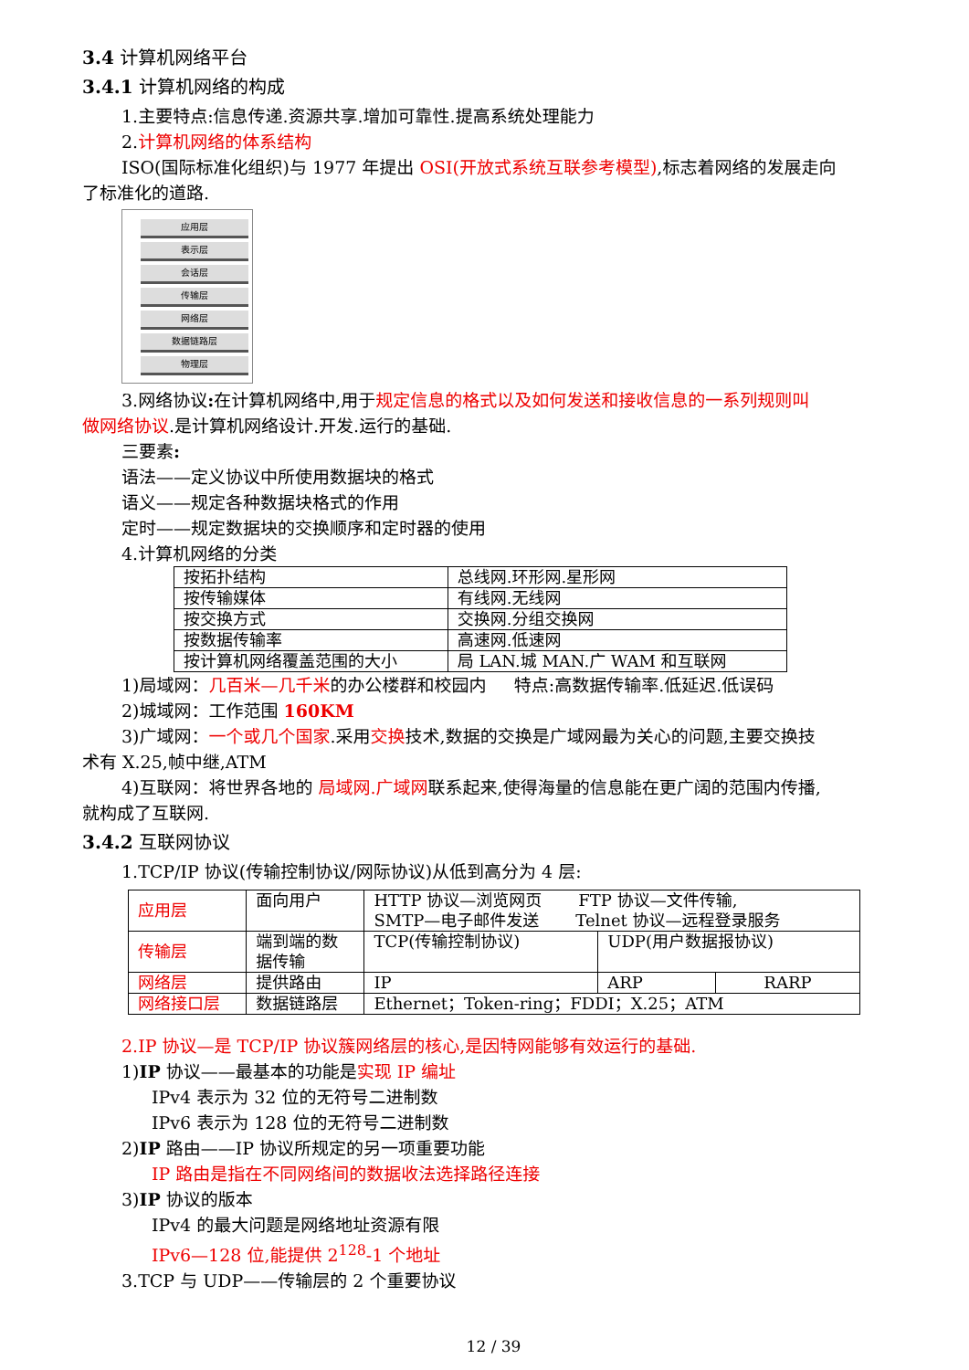3.4 计算机网络平台
3.4.1 计算机网络的构成
1.主要特点:信息传递.资源共享.增加可靠性.提高系统处理能力
2.计算机网络的体系结构
ISO(国际标准化组织)与 1977 年提出 OSI(开放式系统互联参考模型),标志着网络的发展走向
了标准化的道路.
应用层
表示层
会话层
传输层
网络层
数据链路层
物理层
3.网络协议: 在计算机网络中,用于规定信息的格式以及如何发送和接收信息的一系列规则叫
做网络协议.是计算机网络设计.开发.运行的基础.
三要素:
语法——定义协议中所使用数据块的格式
语义——规定各种数据块格式的作用
定时——规定数据块的交换顺序和定时器的使用
4.计算机网络的分类
| 按拓扑结构 | 总线网.环形网.星形网 |
| 按传输媒体 | 有线网.无线网 |
| 按交换方式 | 交换网.分组交换网 |
| 按数据传输率 | 高速网.低速网 |
| 按计算机网络覆盖范围的大小 | 局 LAN.城 MAN.广 WAM 和互联网 |
1)局域网：几百米—几千米的办公楼群和校园内 特点:高数据传输率.低延迟.低误码
2)城域网：工作范围 160KM
3)广域网：一个或几个国家.采用交换技术,数据的交换是广域网最为关心的问题,主要交换技
术有 X.25,帧中继,ATM
4)互联网：将世界各地的 局域网.广域网联系起来,使得海量的信息能在更广阔的范围内传播,
就构成了互联网.
3.4.2 互联网协议
1.TCP/IP 协议(传输控制协议/网际协议)从低到高分为 4 层:
| 应用层 | 面向用户 | HTTP 协议—浏览网页 FTP 协议—文件传输, SMTP—电子邮件发送 Telnet 协议—远程登录服务 | | |
| 传输层 | 端到端的数 据传输 | TCP(传输控制协议) | UDP(用户数据报协议) | |
| 网络层 | 提供路由 | IP | ARP | RARP |
| 网络接口层 | 数据链路层 | Ethernet；Token-ring；FDDI；X.25；ATM | | |
2.IP 协议—是 TCP/IP 协议簇网络层的核心,是因特网能够有效运行的基础.
1)IP 协议——最基本的功能是实现 IP 编址
IPv4 表示为 32 位的无符号二进制数
IPv6 表示为 128 位的无符号二进制数
2)IP 路由——IP 协议所规定的另一项重要功能
IP 路由是指在不同网络间的数据收法选择路径连接
3)IP 协议的版本
IPv4 的最大问题是网络地址资源有限
IPv6—128 位,能提供 2<sup>128</sup>-1 个地址
3.TCP 与 UDP——传输层的 2 个重要协议
12 / 39